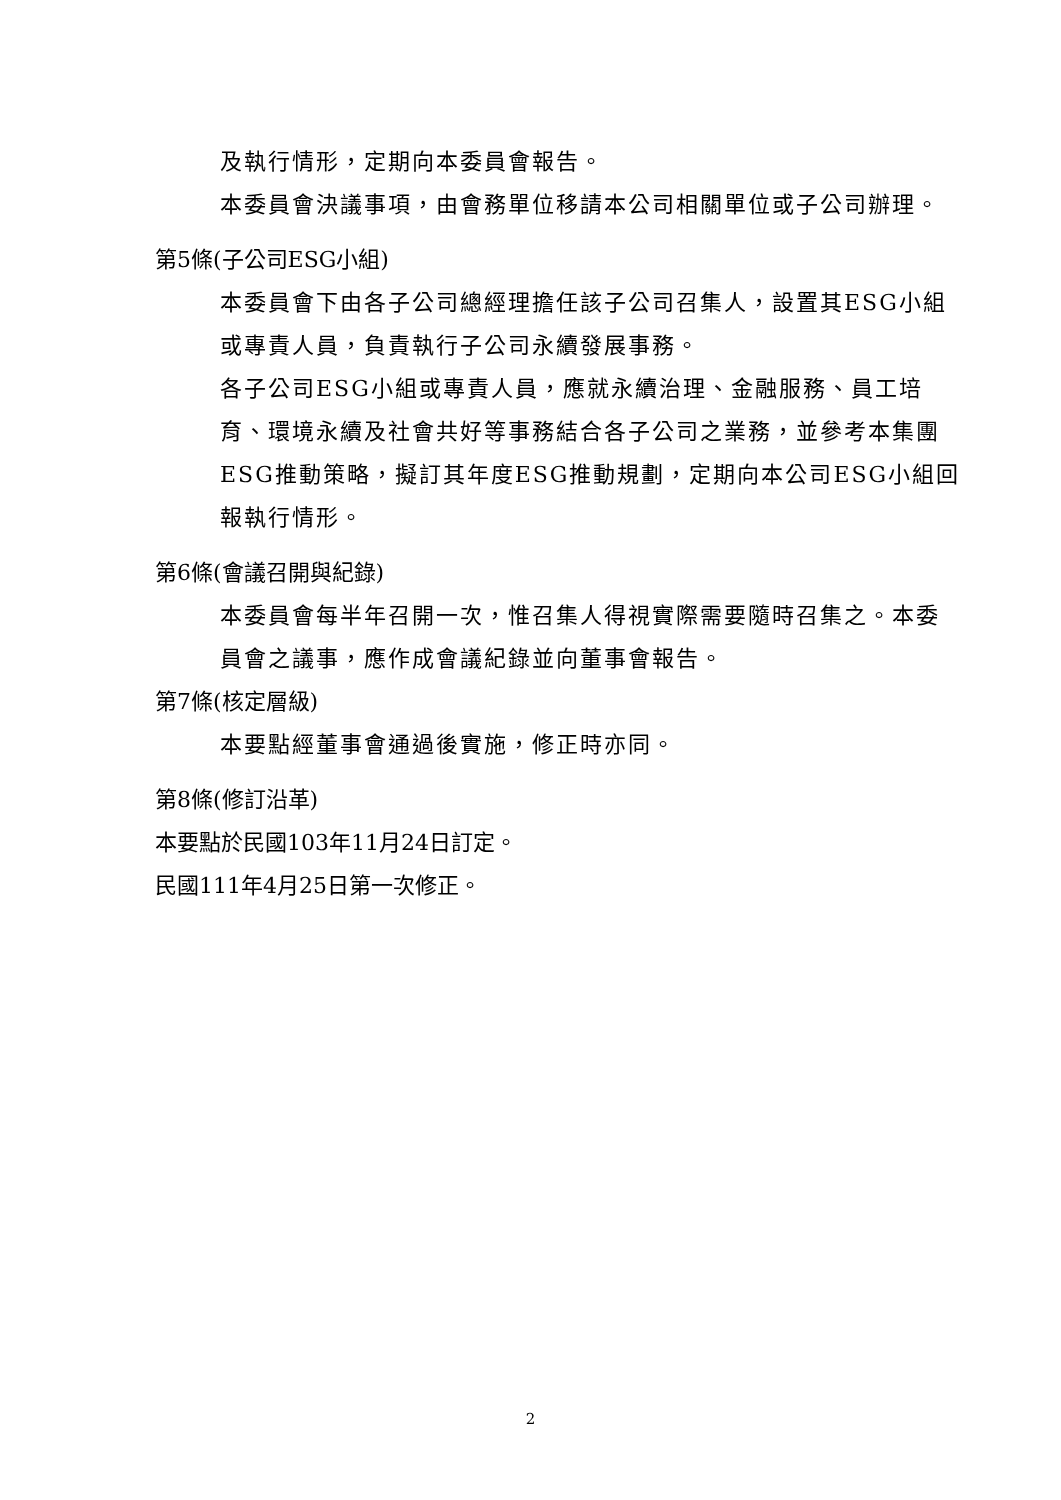及執行情形，定期向本委員會報告。
本委員會決議事項，由會務單位移請本公司相關單位或子公司辦理。
第5條(子公司ESG小組)
本委員會下由各子公司總經理擔任該子公司召集人，設置其ESG小組或專責人員，負責執行子公司永續發展事務。
各子公司ESG小組或專責人員，應就永續治理、金融服務、員工培育、環境永續及社會共好等事務結合各子公司之業務，並參考本集團ESG推動策略，擬訂其年度ESG推動規劃，定期向本公司ESG小組回報執行情形。
第6條(會議召開與紀錄)
本委員會每半年召開一次，惟召集人得視實際需要隨時召集之。本委員會之議事，應作成會議紀錄並向董事會報告。
第7條(核定層級)
本要點經董事會通過後實施，修正時亦同。
第8條(修訂沿革)
本要點於民國103年11月24日訂定。
民國111年4月25日第一次修正。
2